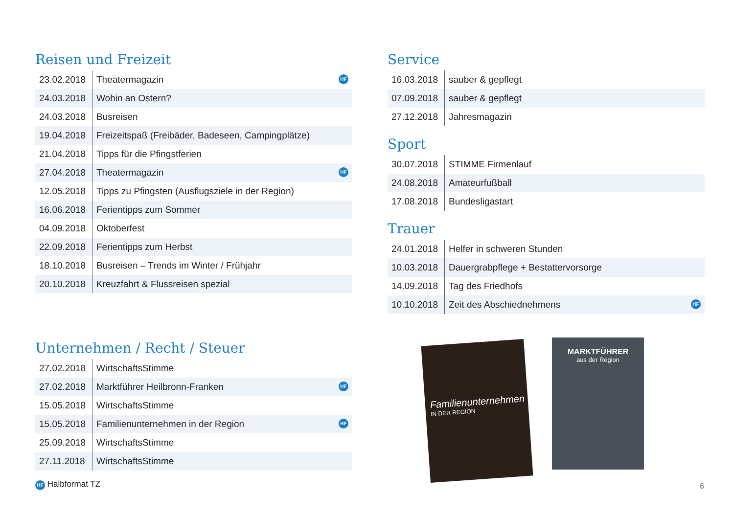Reisen und Freizeit
| 23.02.2018 | Theatermagazin HF |
| 24.03.2018 | Wohin an Ostern? |
| 24.03.2018 | Busreisen |
| 19.04.2018 | Freizeitspaß (Freibäder, Badeseen, Campingplätze) |
| 21.04.2018 | Tipps für die Pfingstferien |
| 27.04.2018 | Theatermagazin HF |
| 12.05.2018 | Tipps zu Pfingsten (Ausflugsziele in der Region) |
| 16.06.2018 | Ferientipps zum Sommer |
| 04.09.2018 | Oktoberfest |
| 22.09.2018 | Ferientipps zum Herbst |
| 18.10.2018 | Busreisen – Trends im Winter / Frühjahr |
| 20.10.2018 | Kreuzfahrt & Flussreisen spezial |
Unternehmen / Recht / Steuer
| 27.02.2018 | WirtschaftsStimme |
| 27.02.2018 | Marktführer Heilbronn-Franken HF |
| 15.05.2018 | WirtschaftsStimme |
| 15.05.2018 | Familienunternehmen in der Region HF |
| 25.09.2018 | WirtschaftsStimme |
| 27.11.2018 | WirtschaftsStimme |
HF Halbformat TZ
Service
| 16.03.2018 | sauber & gepflegt |
| 07.09.2018 | sauber & gepflegt |
| 27.12.2018 | Jahresmagazin |
Sport
| 30.07.2018 | STIMME Firmenlauf |
| 24.08.2018 | Amateurfußball |
| 17.08.2018 | Bundesligastart |
Trauer
| 24.01.2018 | Helfer in schweren Stunden |
| 10.03.2018 | Dauergrabpflege + Bestattervorsorge |
| 14.09.2018 | Tag des Friedhofs |
| 10.10.2018 | Zeit des Abschiednehmens HF |
Familienunternehmen
IN DER REGION
MARKTFÜHRER
aus der Region
6